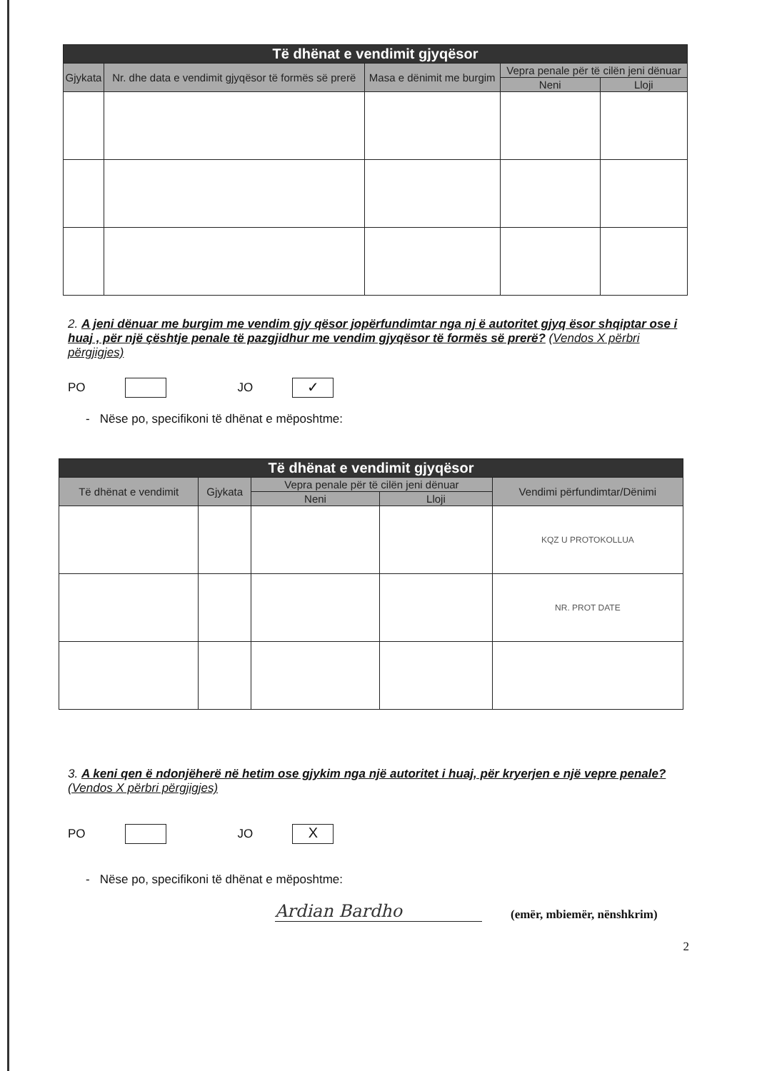| Të dhënat e vendimit gjyqësor | | | | |
| --- | --- | --- | --- | --- |
| Gjykata | Nr. dhe data e vendimit gjyqësor të formës së prerë | Masa e dënimit me burgim | Vepra penale për të cilën jeni dënuar | |
| | | | Neni | Lloji |
2. A jeni dënuar me burgim me vendim gjy qësor jopërfundimtar nga nj ë autoritet gjyq ësor shqiptar ose i huaj , për një çështje penale të pazgjidhur me vendim gjyqësor të formës së prerë? (Vendos X përbri përgjigjes)
PO JO ✓
- Nëse po, specifikoni të dhënat e mëposhtme:
| Të dhënat e vendimit gjyqësor | | | | |
| --- | --- | --- | --- | --- |
| Të dhënat e vendimit | Gjykata | Vepra penale për të cilën jeni dënuar | | Vendimi përfundimtar/Dënimi |
| | | Neni | Lloji | |
| | | | | KQZ U PROTOKOLLUA |
| | | | | NR. PROT DATE |
3. A keni qen ë ndonjëherë në hetim ose gjykim nga një autoritet i huaj, për kryerjen e një vepre penale? (Vendos X përbri përgjigjes)
PO JO X
- Nëse po, specifikoni të dhënat e mëposhtme:
Ardian Bardho
(emër, mbiemër, nënshkrim)
2